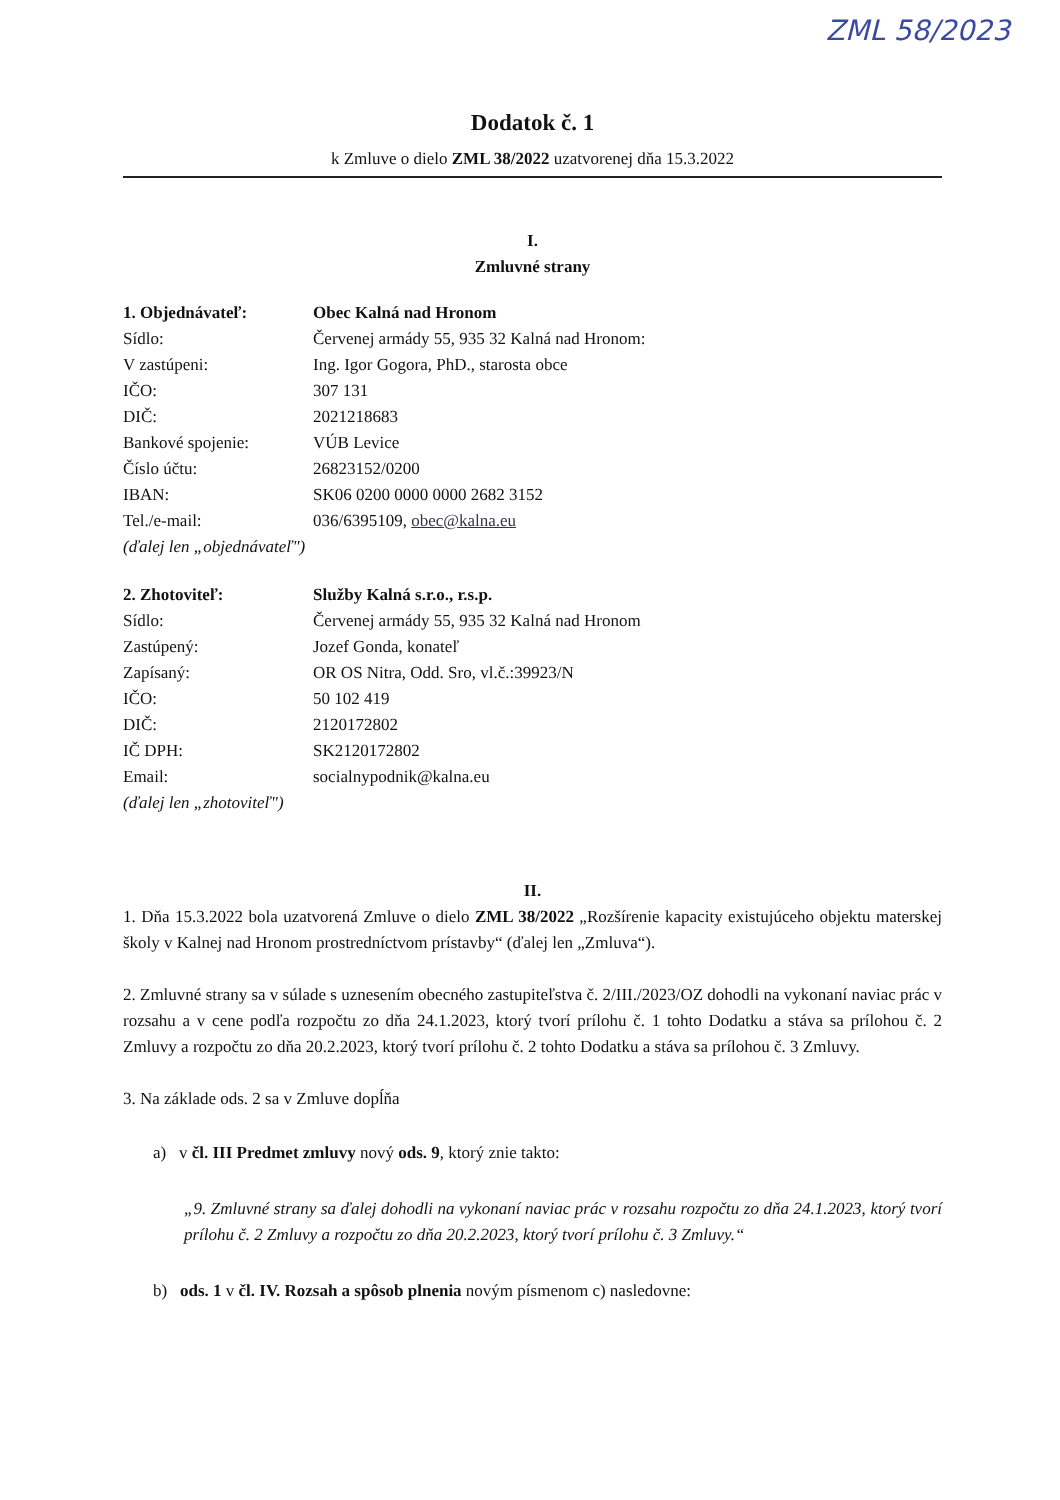ZML 58/2023
Dodatok č. 1
k Zmluve o dielo ZML 38/2022 uzatvorenej dňa 15.3.2022
I.
Zmluvné strany
| 1. Objednávateľ: | Obec Kalná nad Hronom |
| Sídlo: | Červenej armády 55, 935 32 Kalná nad Hronom: |
| V zastúpeni: | Ing. Igor Gogora, PhD., starosta obce |
| IČO: | 307 131 |
| DIČ: | 2021218683 |
| Bankové spojenie: | VÚB Levice |
| Číslo účtu: | 26823152/0200 |
| IBAN: | SK06 0200 0000 0000 2682 3152 |
| Tel./e-mail: | 036/6395109, obec@kalna.eu |
| (ďalej len „objednávateľ") | |
| 2. Zhotoviteľ: | Služby Kalná s.r.o., r.s.p. |
| Sídlo: | Červenej armády 55, 935 32 Kalná nad Hronom |
| Zastúpený: | Jozef Gonda, konateľ |
| Zapísaný: | OR OS Nitra, Odd. Sro, vl.č.:39923/N |
| IČO: | 50 102 419 |
| DIČ: | 2120172802 |
| IČ DPH: | SK2120172802 |
| Email: | socialnypodnik@kalna.eu |
| (ďalej len „zhotoviteľ") | |
II.
1. Dňa 15.3.2022 bola uzatvorená Zmluve o dielo ZML 38/2022 „Rozšírenie kapacity existujúceho objektu materskej školy v Kalnej nad Hronom prostredníctvom prístavby“ (ďalej len „Zmluva“).
2. Zmluvné strany sa v súlade s uznesením obecného zastupiteľstva č. 2/III./2023/OZ dohodli na vykonaní naviac prác v rozsahu a v cene podľa rozpočtu zo dňa 24.1.2023, ktorý tvorí prílohu č. 1 tohto Dodatku a stáva sa prílohou č. 2 Zmluvy a rozpočtu zo dňa 20.2.2023, ktorý tvorí prílohu č. 2 tohto Dodatku a stáva sa prílohou č. 3 Zmluvy.
3. Na základe ods. 2 sa v Zmluve dopĺňa
a) v čl. III Predmet zmluvy nový ods. 9, ktorý znie takto:
„9. Zmluvné strany sa ďalej dohodli na vykonaní naviac prác v rozsahu rozpočtu zo dňa 24.1.2023, ktorý tvorí prílohu č. 2 Zmluvy a rozpočtu zo dňa 20.2.2023, ktorý tvorí prílohu č. 3 Zmluvy.“
b) ods. 1 v čl. IV. Rozsah a spôsob plnenia novým písmenom c) nasledovne: